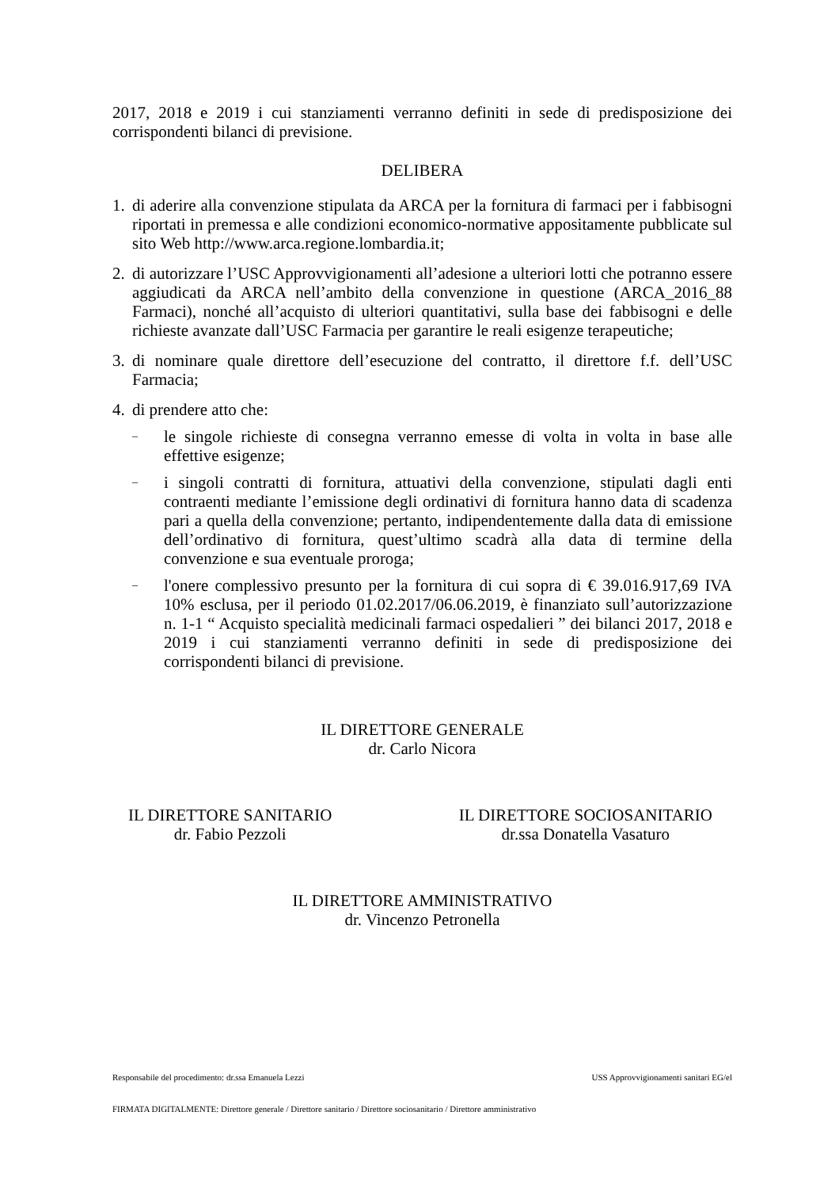2017, 2018 e 2019 i cui stanziamenti verranno definiti in sede di predisposizione dei corrispondenti bilanci di previsione.
DELIBERA
1. di aderire alla convenzione stipulata da ARCA per la fornitura di farmaci per i fabbisogni riportati in premessa e alle condizioni economico-normative appositamente pubblicate sul sito Web http://www.arca.regione.lombardia.it;
2. di autorizzare l’USC Approvvigionamenti all’adesione a ulteriori lotti che potranno essere aggiudicati da ARCA nell’ambito della convenzione in questione (ARCA_2016_88 Farmaci), nonché all’acquisto di ulteriori quantitativi, sulla base dei fabbisogni e delle richieste avanzate dall’USC Farmacia per garantire le reali esigenze terapeutiche;
3. di nominare quale direttore dell’esecuzione del contratto, il direttore f.f. dell’USC Farmacia;
4. di prendere atto che:
– le singole richieste di consegna verranno emesse di volta in volta in base alle effettive esigenze;
– i singoli contratti di fornitura, attuativi della convenzione, stipulati dagli enti contraenti mediante l’emissione degli ordinativi di fornitura hanno data di scadenza pari a quella della convenzione; pertanto, indipendentemente dalla data di emissione dell’ordinativo di fornitura, quest’ultimo scadrà alla data di termine della convenzione e sua eventuale proroga;
– l'onere complessivo presunto per la fornitura di cui sopra di € 39.016.917,69 IVA 10% esclusa, per il periodo 01.02.2017/06.06.2019, è finanziato sull’autorizzazione n. 1-1 “ Acquisto specialità medicinali farmaci ospedalieri ” dei bilanci 2017, 2018 e 2019 i cui stanziamenti verranno definiti in sede di predisposizione dei corrispondenti bilanci di previsione.
IL DIRETTORE GENERALE
dr. Carlo Nicora
IL DIRETTORE SANITARIO
dr. Fabio Pezzoli
IL DIRETTORE SOCIOSANITARIO
dr.ssa Donatella Vasaturo
IL DIRETTORE AMMINISTRATIVO
dr. Vincenzo Petronella
Responsabile del procedimento: dr.ssa Emanuela Lezzi USS Approvvigionamenti sanitari EG/el
FIRMATA DIGITALMENTE: Direttore generale / Direttore sanitario / Direttore sociosanitario / Direttore amministrativo